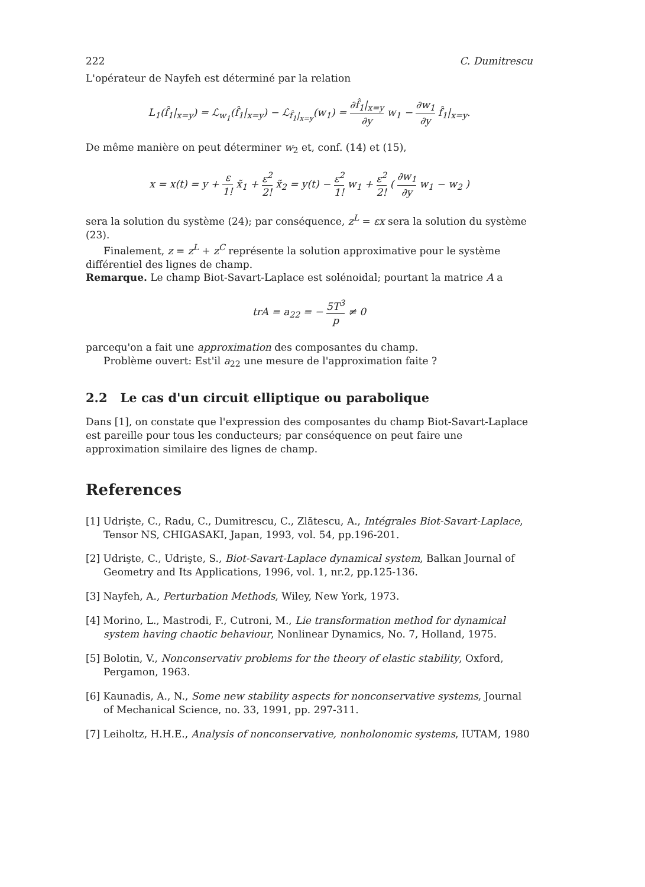222 C. Dumitrescu
L'opérateur de Nayfeh est déterminé par la relation
L<sub>1</sub>(f̂<sub>1</sub>|<sub>x=y</sub>) = ℒ<sub>w<sub>1</sub></sub>(f̂<sub>1</sub>|<sub>x=y</sub>) − ℒ<sub>f̂<sub>1</sub>|<sub>x=y</sub></sub>(w<sub>1</sub>) = ∂f̂<sub>1</sub>|<sub>x=y</sub> ∂y w<sub>1</sub> − ∂w<sub>1</sub> ∂y f̂<sub>1</sub>|<sub>x=y</sub>.
De même manière on peut déterminer w<sub>2</sub> et, conf. (14) et (15),
x = x(t) = y + ε 1! x̃<sub>1</sub> + ε<sup>2</sup> 2! x̃<sub>2</sub> = y(t) − ε<sup>2</sup> 1! w<sub>1</sub> + ε<sup>2</sup> 2! ( ∂w<sub>1</sub> ∂y w<sub>1</sub> − w<sub>2</sub> )
sera la solution du système (24); par conséquence, z<sup>L</sup> = εx sera la solution du système (23).
Finalement, z = z<sup>L</sup> + z<sup>C</sup> représente la solution approximative pour le système différentiel des lignes de champ.
Remarque. Le champ Biot-Savart-Laplace est solénoidal; pourtant la matrice A a
trA = a<sub>22</sub> = − 5T<sup>3</sup> p ≠ 0
parcequ'on a fait une approximation des composantes du champ.
Problème ouvert: Est'il a<sub>22</sub> une mesure de l'approximation faite ?
2.2 Le cas d'un circuit elliptique ou parabolique
Dans [1], on constate que l'expression des composantes du champ Biot-Savart-Laplace est pareille pour tous les conducteurs; par conséquence on peut faire une approximation similaire des lignes de champ.
References
[1] Udrişte, C., Radu, C., Dumitrescu, C., Zlătescu, A., Intégrales Biot-Savart-Laplace, Tensor NS, CHIGASAKI, Japan, 1993, vol. 54, pp.196-201.
[2] Udrişte, C., Udrişte, S., Biot-Savart-Laplace dynamical system, Balkan Journal of Geometry and Its Applications, 1996, vol. 1, nr.2, pp.125-136.
[3] Nayfeh, A., Perturbation Methods, Wiley, New York, 1973.
[4] Morino, L., Mastrodi, F., Cutroni, M., Lie transformation method for dynamical system having chaotic behaviour, Nonlinear Dynamics, No. 7, Holland, 1975.
[5] Bolotin, V., Nonconservativ problems for the theory of elastic stability, Oxford, Pergamon, 1963.
[6] Kaunadis, A., N., Some new stability aspects for nonconservative systems, Journal of Mechanical Science, no. 33, 1991, pp. 297-311.
[7] Leiholtz, H.H.E., Analysis of nonconservative, nonholonomic systems, IUTAM, 1980